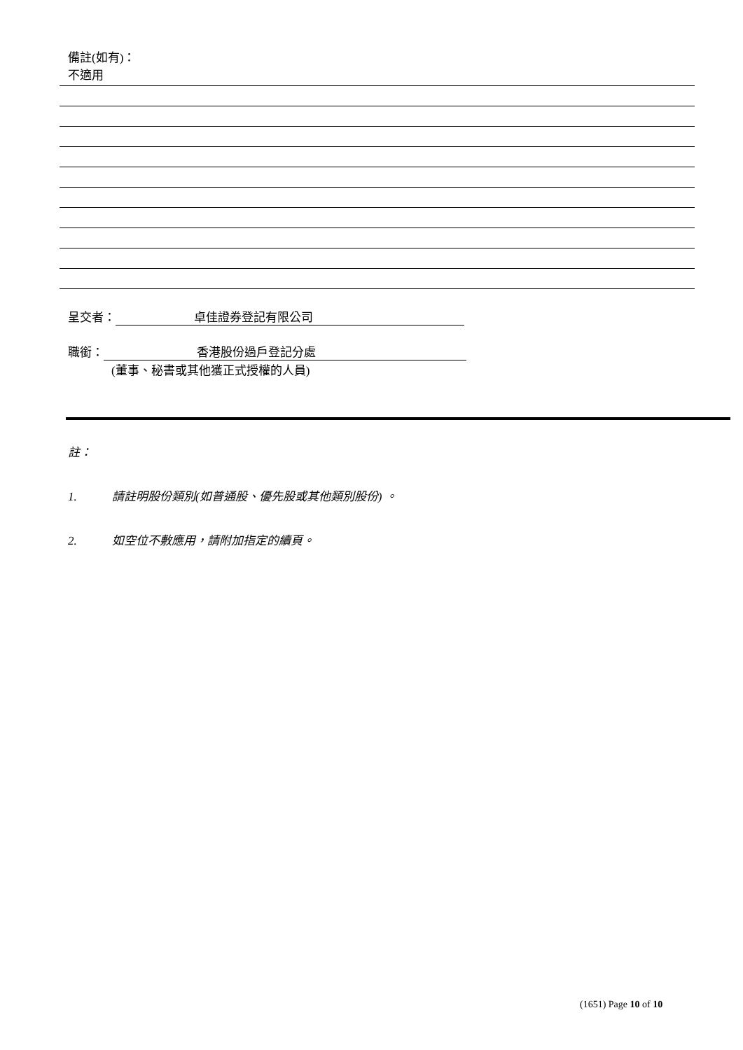備註(如有)：
不適用
呈交者： 卓佳證券登記有限公司
職銜： 香港股份過戶登記分處
(董事、秘書或其他獲正式授權的人員)
註：
1. 請註明股份類別(如普通股、優先股或其他類別股份) 。
2. 如空位不敷應用，請附加指定的續頁。
(1651) Page 10 of 10